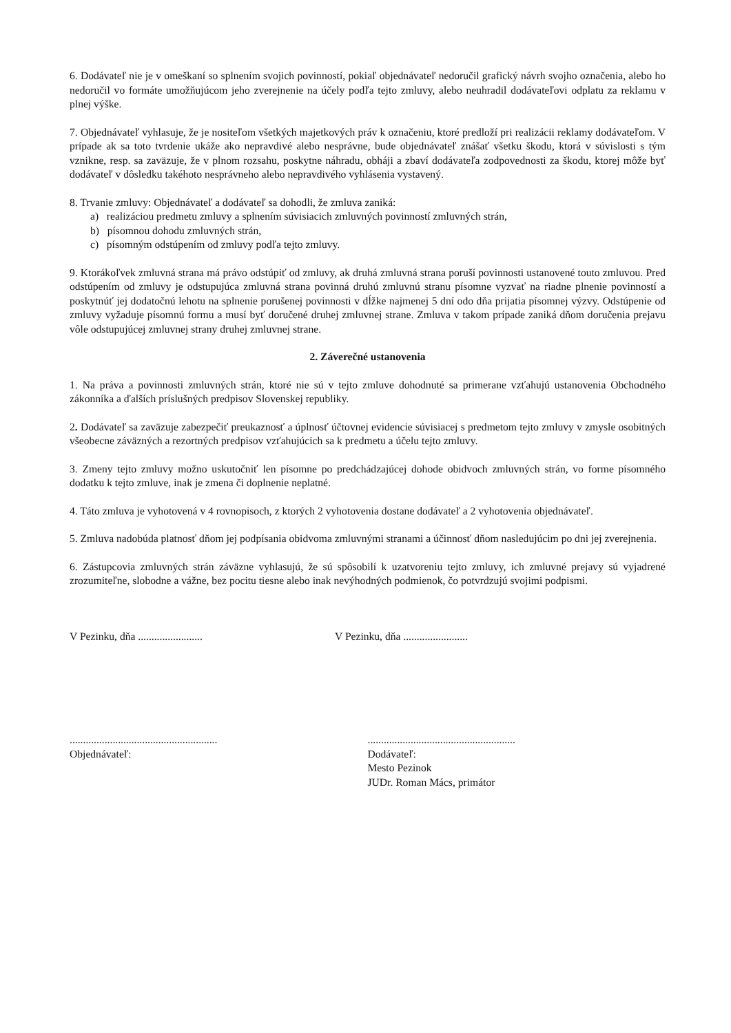6. Dodávateľ nie je v omeškaní so splnením svojich povinností, pokiaľ objednávateľ nedoručil grafický návrh svojho označenia, alebo ho nedoručil vo formáte umožňujúcom jeho zverejnenie na účely podľa tejto zmluvy, alebo neuhradil dodávateľovi odplatu za reklamu v plnej výške.
7. Objednávateľ vyhlasuje, že je nositeľom všetkých majetkových práv k označeniu, ktoré predloží pri realizácii reklamy dodávateľom. V prípade ak sa toto tvrdenie ukáže ako nepravdivé alebo nesprávne, bude objednávateľ znášať všetku škodu, ktorá v súvislosti s tým vznikne, resp. sa zaväzuje, že v plnom rozsahu, poskytne náhradu, obháji a zbaví dodávateľa zodpovednosti za škodu, ktorej môže byť dodávateľ v dôsledku takéhoto nesprávneho alebo nepravdivého vyhlásenia vystavený.
8. Trvanie zmluvy: Objednávateľ a dodávateľ sa dohodli, že zmluva zaniká:
a) realizáciou predmetu zmluvy a splnením súvisiacich zmluvných povinností zmluvných strán,
b) písomnou dohodu zmluvných strán,
c) písomným odstúpením od zmluvy podľa tejto zmluvy.
9. Ktorákoľvek zmluvná strana má právo odstúpiť od zmluvy, ak druhá zmluvná strana poruší povinnosti ustanovené touto zmluvou. Pred odstúpením od zmluvy je odstupujúca zmluvná strana povinná druhú zmluvnú stranu písomne vyzvať na riadne plnenie povinností a poskytnúť jej dodatočnú lehotu na splnenie porušenej povinnosti v dĺžke najmenej 5 dní odo dňa prijatia písomnej výzvy. Odstúpenie od zmluvy vyžaduje písomnú formu a musí byť doručené druhej zmluvnej strane. Zmluva v takom prípade zaniká dňom doručenia prejavu vôle odstupujúcej zmluvnej strany druhej zmluvnej strane.
2. Záverečné ustanovenia
1. Na práva a povinnosti zmluvných strán, ktoré nie sú v tejto zmluve dohodnuté sa primerane vzťahujú ustanovenia Obchodného zákonníka a ďalších príslušných predpisov Slovenskej republiky.
2. Dodávateľ sa zaväzuje zabezpečiť preukaznosť a úplnosť účtovnej evidencie súvisiacej s predmetom tejto zmluvy v zmysle osobitných všeobecne záväzných a rezortných predpisov vzťahujúcich sa k predmetu a účelu tejto zmluvy.
3. Zmeny tejto zmluvy možno uskutočniť len písomne po predchádzajúcej dohode obidvoch zmluvných strán, vo forme písomného dodatku k tejto zmluve, inak je zmena či doplnenie neplatné.
4. Táto zmluva je vyhotovená v 4 rovnopisoch, z ktorých 2 vyhotovenia dostane dodávateľ a 2 vyhotovenia objednávateľ.
5. Zmluva nadobúda platnosť dňom jej podpísania obidvoma zmluvnými stranami a účinnosť dňom nasledujúcim po dni jej zverejnenia.
6. Zástupcovia zmluvných strán záväzne vyhlasujú, že sú spôsobilí k uzatvoreniu tejto zmluvy, ich zmluvné prejavy sú vyjadrené zrozumiteľne, slobodne a vážne, bez pocitu tiesne alebo inak nevýhodných podmienok, čo potvrdzujú svojimi podpismi.
V Pezinku, dňa ........................ V Pezinku, dňa ........................
.......................................................
Objednávateľ:
.......................................................
Dodávateľ:
Mesto Pezinok
JUDr. Roman Mács, primátor